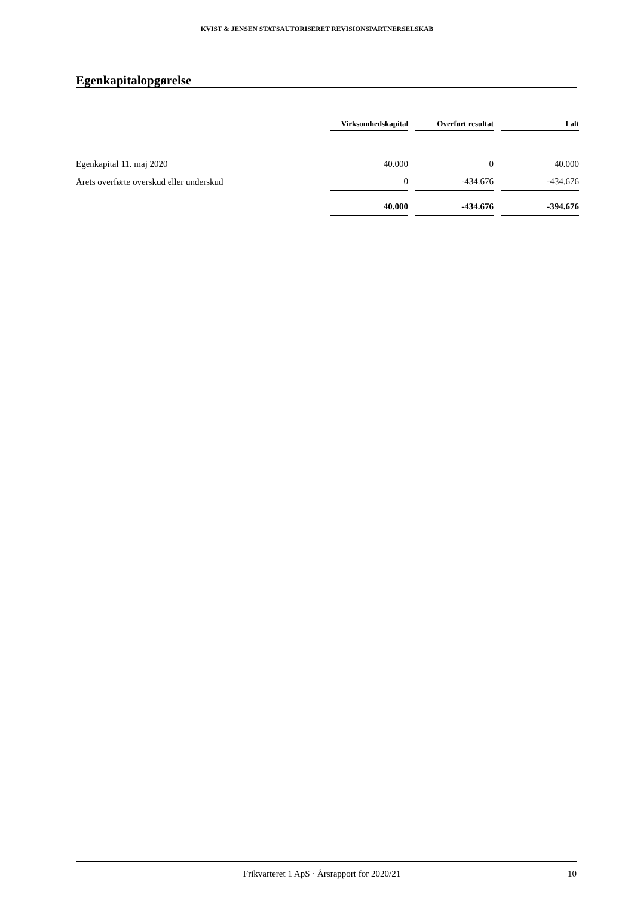KVIST & JENSEN STATSAUTORISERET REVISIONSPARTNERSELSKAB
Egenkapitalopgørelse
| | Virksomhedskapital | | Overført resultat | | I alt |
| Egenkapital 11. maj 2020 | 40.000 | | 0 | | 40.000 |
| Årets overførte overskud eller underskud | 0 | | -434.676 | | -434.676 |
| | 40.000 | | -434.676 | | -394.676 |
Frikvarteret 1 ApS · Årsrapport for 2020/21 10